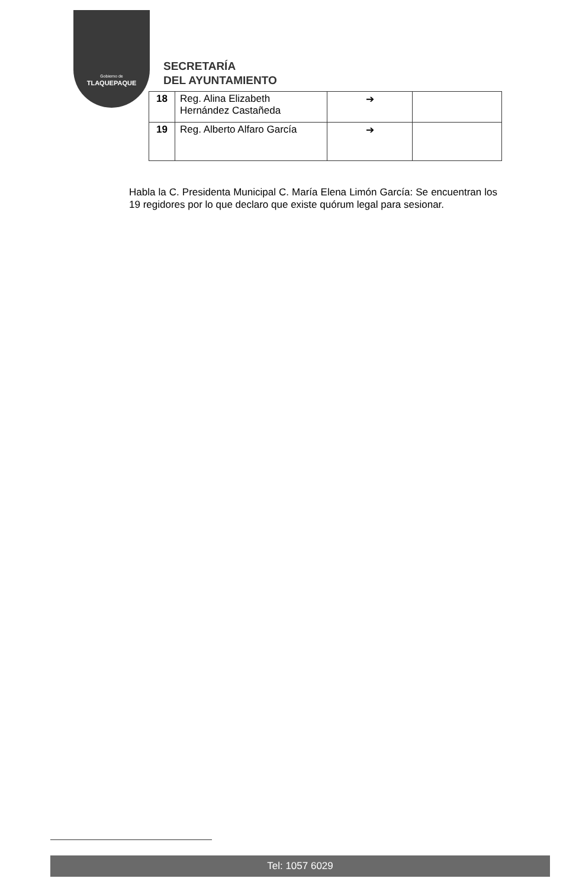Gobierno de
TLAQUEPAQUE
SECRETARÍA
DEL AYUNTAMIENTO
| 18 | Reg. Alina Elizabeth Hernández Castañeda | ➔ | |
| 19 | Reg. Alberto Alfaro García | ➔ | |
Habla la C. Presidenta Municipal C. María Elena Limón García: Se encuentran los 19 regidores por lo que declaro que existe quórum legal para sesionar.
Tel: 1057 6029